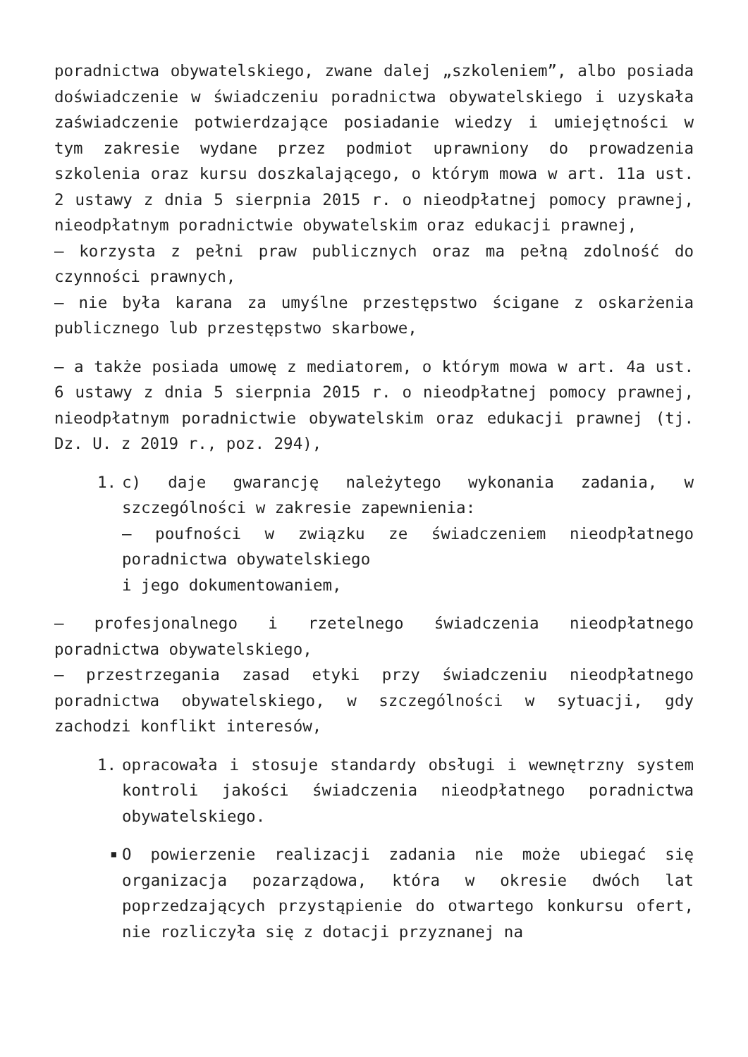poradnictwa obywatelskiego, zwane dalej „szkoleniem”, albo posiada doświadczenie w świadczeniu poradnictwa obywatelskiego i uzyskała zaświadczenie potwierdzające posiadanie wiedzy i umiejętności w tym zakresie wydane przez podmiot uprawniony do prowadzenia szkolenia oraz kursu doszkalającego, o którym mowa w art. 11a ust. 2 ustawy z dnia 5 sierpnia 2015 r. o nieodpłatnej pomocy prawnej, nieodpłatnym poradnictwie obywatelskim oraz edukacji prawnej,
– korzysta z pełni praw publicznych oraz ma pełną zdolność do czynności prawnych,
– nie była karana za umyślne przestępstwo ścigane z oskarżenia publicznego lub przestępstwo skarbowe,
– a także posiada umowę z mediatorem, o którym mowa w art. 4a ust. 6 ustawy z dnia 5 sierpnia 2015 r. o nieodpłatnej pomocy prawnej, nieodpłatnym poradnictwie obywatelskim oraz edukacji prawnej (tj. Dz. U. z 2019 r., poz. 294),
1. c) daje gwarancję należytego wykonania zadania, w szczególności w zakresie zapewnienia:
– poufności w związku ze świadczeniem nieodpłatnego poradnictwa obywatelskiego
i jego dokumentowaniem,
– profesjonalnego i rzetelnego świadczenia nieodpłatnego poradnictwa obywatelskiego,
– przestrzegania zasad etyki przy świadczeniu nieodpłatnego poradnictwa obywatelskiego, w szczególności w sytuacji, gdy zachodzi konflikt interesów,
1. opracowała i stosuje standardy obsługi i wewnętrzny system kontroli jakości świadczenia nieodpłatnego poradnictwa obywatelskiego.
■ O powierzenie realizacji zadania nie może ubiegać się organizacja pozarządowa, która w okresie dwóch lat poprzedzających przystąpienie do otwartego konkursu ofert, nie rozliczyła się z dotacji przyznanej na